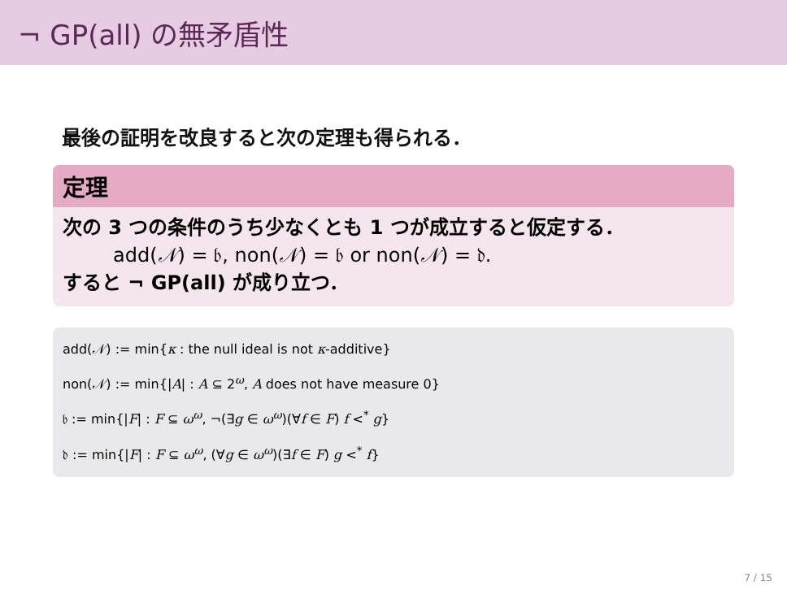¬ GP(all) の無矛盾性
最後の証明を改良すると次の定理も得られる．
定理
次の 3 つの条件のうち少なくとも 1 つが成立すると仮定する．
add(𝒩) = 𝔟, non(𝒩) = 𝔟 or non(𝒩) = 𝔡.
すると ¬ GP(all) が成り立つ．
add(𝒩) := min{κ : the null ideal is not κ-additive}
non(𝒩) := min{|A| : A ⊆ 2<sup>ω</sup>, A does not have measure 0}
𝔟 := min{|F| : F ⊆ ω<sup>ω</sup>, ¬(∃g ∈ ω<sup>ω</sup>)(∀f ∈ F) f <<sup>*</sup> g}
𝔡 := min{|F| : F ⊆ ω<sup>ω</sup>, (∀g ∈ ω<sup>ω</sup>)(∃f ∈ F) g <<sup>*</sup> f}
7 / 15